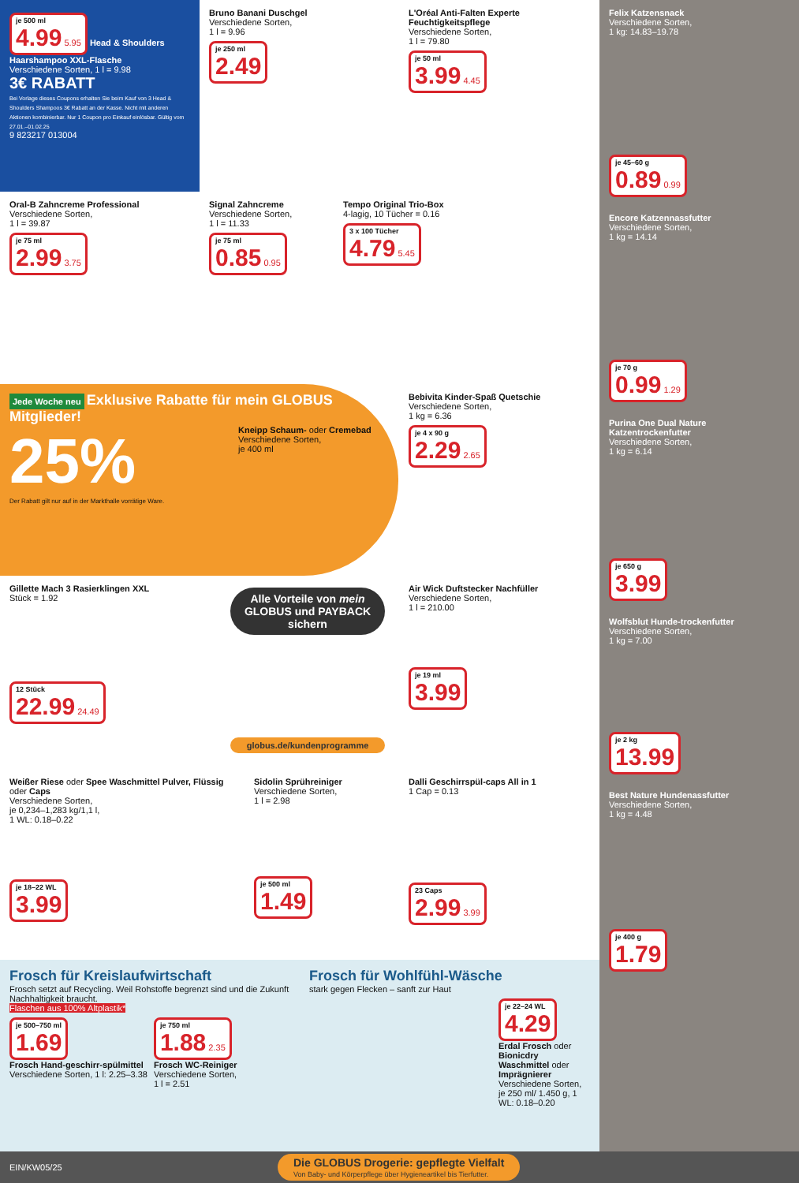je 500 ml 4.99 5.95
Head & Shoulders Haarshampoo XXL-Flasche
Verschiedene Sorten, 1 l = 9.98
3€ RABATT
Bei Vorlage dieses Coupons erhalten Sie beim Kauf von 3 Head & Shoulders Shampoos 3€ Rabatt an der Kasse. Nicht mit anderen Aktionen kombinierbar. Nur 1 Coupon pro Einkauf einlösbar. Gültig vom 27.01.–01.02.25
9 823217 013004
Bruno Banani Duschgel
Verschiedene Sorten,
1 l = 9.96
je 250 ml 2.49
L'Oréal Anti-Falten Experte Feuchtigkeitspflege
Verschiedene Sorten,
1 l = 79.80
je 50 ml 3.99 4.45
Oral-B Zahncreme Professional
Verschiedene Sorten,
1 l = 39.87
je 75 ml 2.99 3.75
Signal Zahncreme
Verschiedene Sorten,
1 l = 11.33
je 75 ml 0.85 0.95
Tempo Original Trio-Box
4-lagig, 10 Tücher = 0.16
3 x 100 Tücher 4.79 5.45
Jede Woche neu Exklusive Rabatte für mein GLOBUS Mitglieder!
25%
Kneipp Schaum- oder Cremebad
Verschiedene Sorten,
je 400 ml
Der Rabatt gilt nur auf in der Markthalle vorrätige Ware.
Bebivita Kinder-Spaß Quetschie
Verschiedene Sorten,
1 kg = 6.36
je 4 x 90 g 2.29 2.65
Gillette Mach 3 Rasierklingen XXL
Stück = 1.92
12 Stück 22.99 24.49
Alle Vorteile von mein GLOBUS und PAYBACK sichern
globus.de/kundenprogramme
Air Wick Duftstecker Nachfüller
Verschiedene Sorten,
1 l = 210.00
je 19 ml 3.99
Weißer Riese oder Spee Waschmittel Pulver, Flüssig oder Caps
Verschiedene Sorten,
je 0,234–1,283 kg/1,1 l,
1 WL: 0.18–0.22
je 18–22 WL 3.99
Sidolin Sprühreiniger
Verschiedene Sorten,
1 l = 2.98
je 500 ml 1.49
Dalli Geschirrspül-caps All in 1
1 Cap = 0.13
23 Caps 2.99 3.99
Frosch für Kreislaufwirtschaft
Frosch setzt auf Recycling. Weil Rohstoffe begrenzt sind und die Zukunft Nachhaltigkeit braucht.
Flaschen aus 100% Altplastik*
je 500–750 ml 1.69
Frosch Hand-geschirr-spülmittel
Verschiedene Sorten, 1 l: 2.25–3.38
je 750 ml 1.88 2.35
Frosch WC-Reiniger
Verschiedene Sorten,
1 l = 2.51
Frosch für Wohlfühl-Wäsche
stark gegen Flecken – sanft zur Haut
je 22–24 WL 4.29
Erdal Frosch oder Bionicdry Waschmittel oder Imprägnierer
Verschiedene Sorten, je 250 ml/ 1.450 g, 1 WL: 0.18–0.20
Felix Katzensnack
Verschiedene Sorten,
1 kg: 14.83–19.78
je 45–60 g 0.89 0.99
Encore Katzennassfutter
Verschiedene Sorten,
1 kg = 14.14
je 70 g 0.99 1.29
Purina One Dual Nature Katzentrockenfutter
Verschiedene Sorten,
1 kg = 6.14
je 650 g 3.99
Wolfsblut Hunde-trockenfutter
Verschiedene Sorten,
1 kg = 7.00
je 2 kg 13.99
Best Nature Hundenassfutter
Verschiedene Sorten,
1 kg = 4.48
je 400 g 1.79
EIN/KW05/25
Die GLOBUS Drogerie: gepflegte Vielfalt
Von Baby- und Körperpflege über Hygieneartikel bis Tierfutter.